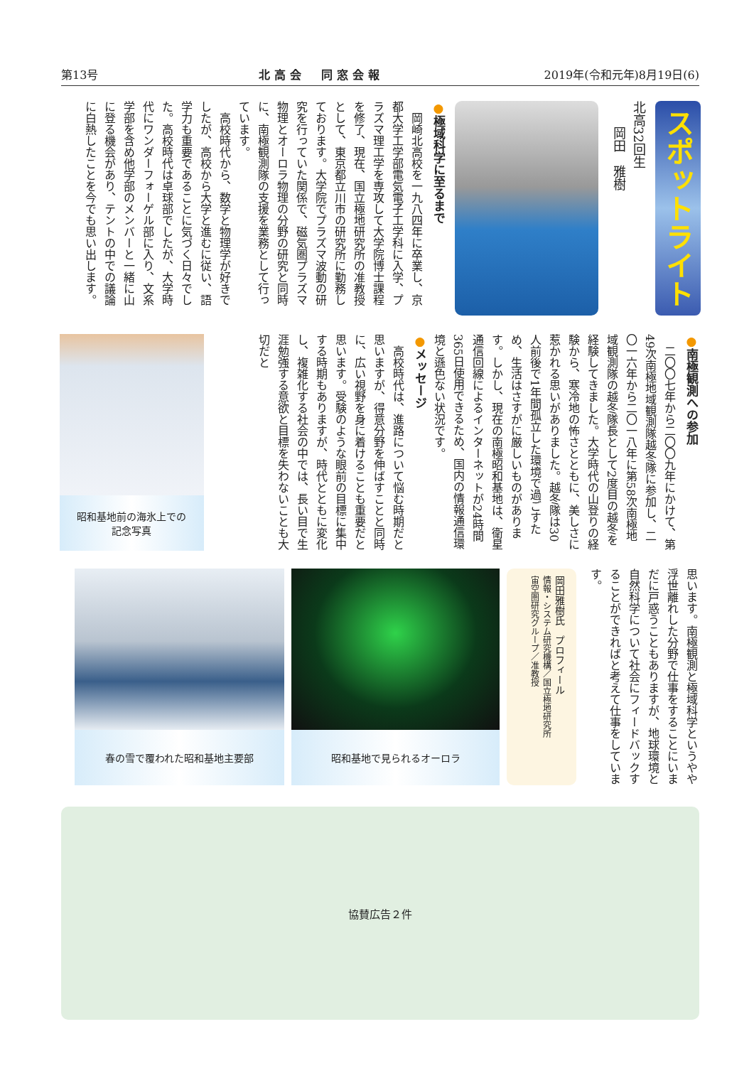第13号 北高会　同窓会報 2019年(令和元年)8月19日(6)
スポットライト
北高32回生
　　岡田　雅樹
●極域科学に至るまで
岡崎北高校を一九八四年に卒業し、京都大学工学部電気電子工学科に入学、プラズマ理工学を専攻して大学院博士課程を修了、現在、国立極地研究所の准教授として、東京都立川市の研究所に勤務しております。大学院でプラズマ波動の研究を行っていた関係で、磁気圏プラズマ物理とオーロラ物理の分野の研究と同時に、南極観測隊の支援を業務として行っています。
高校時代から、数学と物理学が好きでしたが、高校から大学と進むに従い、語学力も重要であることに気づく日々でした。高校時代は卓球部でしたが、大学時代にワンダーフォーゲル部に入り、文系学部を含め他学部のメンバーと一緒に山に登る機会があり、テントの中での議論に白熱したことを今でも思い出します。
●南極観測への参加
二〇〇七年から二〇〇九年にかけて、第49次南極地域観測隊越冬隊に参加し、二〇一六年から二〇一八年に第58次南極地域観測隊の越冬隊長として2度目の越冬を経験してきました。大学時代の山登りの経験から、寒冷地の怖さとともに、美しさに惹かれる思いがありました。越冬隊は30人前後で1年間孤立した環境で過ごすため、生活はさすがに厳しいものがあります。しかし、現在の南極昭和基地は、衛星通信回線によるインターネットが24時間365日使用できるため、国内の情報通信環境と遜色ない状況です。
●メッセージ
高校時代は、進路について悩む時期だと思いますが、得意分野を伸ばすことと同時に、広い視野を身に着けることも重要だと思います。受験のような眼前の目標に集中する時期もありますが、時代とともに変化し、複雑化する社会の中では、長い目で生涯勉強する意欲と目標を失わないことも大切だと
昭和基地前の海氷上での
記念写真
思います。南極観測と極域科学というやや浮世離れした分野で仕事をすることにいまだに戸惑うこともありますが、地球環境と自然科学について社会にフィードバックすることができればと考えて仕事をしています。
岡田雅樹氏　プロフィール
情報・システム研究機構／国立極地研究所
宙空圏研究グループ／准教授
昭和基地で見られるオーロラ 春の雪で覆われた昭和基地主要部
協賛広告２件